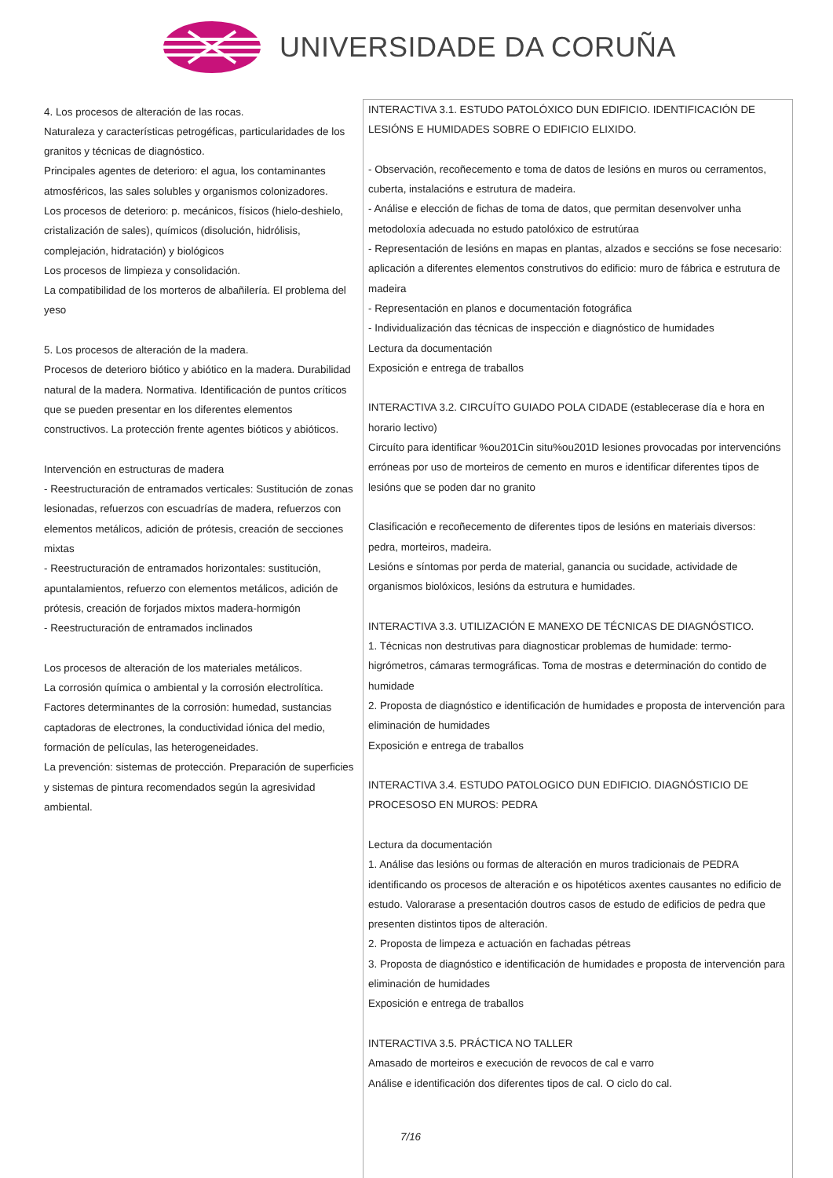UNIVERSIDADE DA CORUÑA
| 4. Los procesos de alteración de las rocas. Naturaleza y características petrogéficas, particularidades de los granitos y técnicas de diagnóstico. Principales agentes de deterioro: el agua, los contaminantes atmosféricos, las sales solubles y organismos colonizadores. Los procesos de deterioro: p. mecánicos, físicos (hielo-deshielo, cristalización de sales), químicos (disolución, hidrólisis, complejación, hidratación) y biológicos Los procesos de limpieza y consolidación. La compatibilidad de los morteros de albañilería. El problema del yeso 5. Los procesos de alteración de la madera. Procesos de deterioro biótico y abiótico en la madera. Durabilidad natural de la madera. Normativa. Identificación de puntos críticos que se pueden presentar en los diferentes elementos constructivos. La protección frente agentes bióticos y abióticos. Intervención en estructuras de madera - Reestructuración de entramados verticales: Sustitución de zonas lesionadas, refuerzos con escuadrías de madera, refuerzos con elementos metálicos, adición de prótesis, creación de secciones mixtas - Reestructuración de entramados horizontales: sustitución, apuntalamientos, refuerzo con elementos metálicos, adición de prótesis, creación de forjados mixtos madera-hormigón - Reestructuración de entramados inclinados Los procesos de alteración de los materiales metálicos. La corrosión química o ambiental y la corrosión electrolítica. Factores determinantes de la corrosión: humedad, sustancias captadoras de electrones, la conductividad iónica del medio, formación de películas, las heterogeneidades. La prevención: sistemas de protección. Preparación de superficies y sistemas de pintura recomendados según la agresividad ambiental. | INTERACTIVA 3.1. ESTUDO PATOLÓXICO DUN EDIFICIO. IDENTIFICACIÓN DE LESIÓNS E HUMIDADES SOBRE O EDIFICIO ELIXIDO. - Observación, recoñecemento e toma de datos de lesións en muros ou cerramentos, cuberta, instalacións e estrutura de madeira. - Análise e elección de fichas de toma de datos, que permitan desenvolver unha metodoloxía adecuada no estudo patolóxico de estrutúraa - Representación de lesións en mapas en plantas, alzados e seccións se fose necesario: aplicación a diferentes elementos construtivos do edificio: muro de fábrica e estrutura de madeira - Representación en planos e documentación fotográfica - Individualización das técnicas de inspección e diagnóstico de humidades Lectura da documentación Exposición e entrega de traballos INTERACTIVA 3.2. CIRCUÍTO GUIADO POLA CIDADE (establecerase día e hora en horario lectivo) Circuíto para identificar %ou201Cin situ%ou201D lesiones provocadas por intervencións erróneas por uso de morteiros de cemento en muros e identificar diferentes tipos de lesións que se poden dar no granito Clasificación e recoñecemento de diferentes tipos de lesións en materiais diversos: pedra, morteiros, madeira. Lesións e síntomas por perda de material, ganancia ou sucidade, actividade de organismos biolóxicos, lesións da estrutura e humidades. INTERACTIVA 3.3. UTILIZACIÓN E MANEXO DE TÉCNICAS DE DIAGNÓSTICO. 1. Técnicas non destrutivas para diagnosticar problemas de humidade: termo-higrómetros, cámaras termográficas. Toma de mostras e determinación do contido de humidade 2. Proposta de diagnóstico e identificación de humidades e proposta de intervención para eliminación de humidades Exposición e entrega de traballos INTERACTIVA 3.4. ESTUDO PATOLOGICO DUN EDIFICIO. DIAGNÓSTICIO DE PROCESOSO EN MUROS: PEDRA Lectura da documentación 1. Análise das lesións ou formas de alteración en muros tradicionais de PEDRA identificando os procesos de alteración e os hipotéticos axentes causantes no edificio de estudo. Valorarase a presentación doutros casos de estudo de edificios de pedra que presenten distintos tipos de alteración. 2. Proposta de limpeza e actuación en fachadas pétreas 3. Proposta de diagnóstico e identificación de humidades e proposta de intervención para eliminación de humidades Exposición e entrega de traballos INTERACTIVA 3.5. PRÁCTICA NO TALLER Amasado de morteiros e execución de revocos de cal e varro Análise e identificación dos diferentes tipos de cal. O ciclo do cal. |
7/16